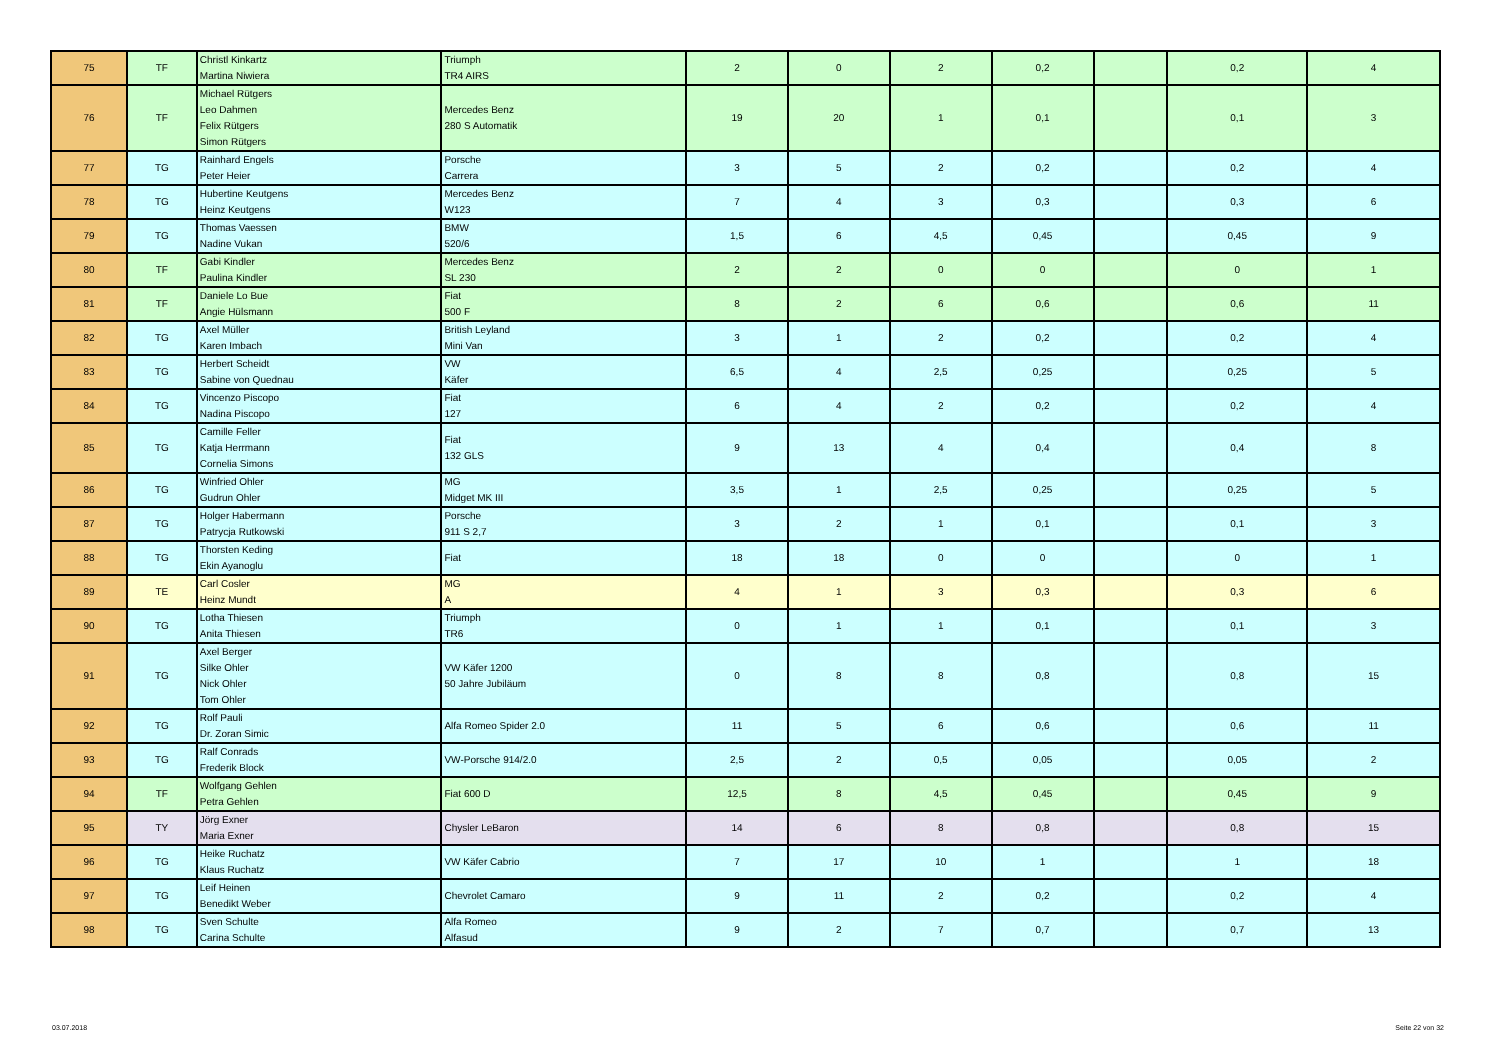| 75 | TF | Christl Kinkartz Martina Niwiera | Triumph TR4 AIRS | 2 | 0 | 2 | 0,2 | | 0,2 | 4 |
| 76 | TF | Michael Rütgers Leo Dahmen Felix Rütgers Simon Rütgers | Mercedes Benz 280 S Automatik | 19 | 20 | 1 | 0,1 | | 0,1 | 3 |
| 77 | TG | Rainhard Engels Peter Heier | Porsche Carrera | 3 | 5 | 2 | 0,2 | | 0,2 | 4 |
| 78 | TG | Hubertine Keutgens Heinz Keutgens | Mercedes Benz W123 | 7 | 4 | 3 | 0,3 | | 0,3 | 6 |
| 79 | TG | Thomas Vaessen Nadine Vukan | BMW 520/6 | 1,5 | 6 | 4,5 | 0,45 | | 0,45 | 9 |
| 80 | TF | Gabi Kindler Paulina Kindler | Mercedes Benz SL 230 | 2 | 2 | 0 | 0 | | 0 | 1 |
| 81 | TF | Daniele Lo Bue Angie Hülsmann | Fiat 500 F | 8 | 2 | 6 | 0,6 | | 0,6 | 11 |
| 82 | TG | Axel Müller Karen Imbach | British Leyland Mini Van | 3 | 1 | 2 | 0,2 | | 0,2 | 4 |
| 83 | TG | Herbert Scheidt Sabine von Quednau | VW Käfer | 6,5 | 4 | 2,5 | 0,25 | | 0,25 | 5 |
| 84 | TG | Vincenzo Piscopo Nadina Piscopo | Fiat 127 | 6 | 4 | 2 | 0,2 | | 0,2 | 4 |
| 85 | TG | Camille Feller Katja Herrmann Cornelia Simons | Fiat 132 GLS | 9 | 13 | 4 | 0,4 | | 0,4 | 8 |
| 86 | TG | Winfried Ohler Gudrun Ohler | MG Midget MK III | 3,5 | 1 | 2,5 | 0,25 | | 0,25 | 5 |
| 87 | TG | Holger Habermann Patrycja Rutkowski | Porsche 911 S 2,7 | 3 | 2 | 1 | 0,1 | | 0,1 | 3 |
| 88 | TG | Thorsten Keding Ekin Ayanoglu | Fiat | 18 | 18 | 0 | 0 | | 0 | 1 |
| 89 | TE | Carl Cosler Heinz Mundt | MG A | 4 | 1 | 3 | 0,3 | | 0,3 | 6 |
| 90 | TG | Lotha Thiesen Anita Thiesen | Triumph TR6 | 0 | 1 | 1 | 0,1 | | 0,1 | 3 |
| 91 | TG | Axel Berger Silke Ohler Nick Ohler Tom Ohler | VW Käfer 1200 50 Jahre Jubiläum | 0 | 8 | 8 | 0,8 | | 0,8 | 15 |
| 92 | TG | Rolf Pauli Dr. Zoran Simic | Alfa Romeo Spider 2.0 | 11 | 5 | 6 | 0,6 | | 0,6 | 11 |
| 93 | TG | Ralf Conrads Frederik Block | VW-Porsche 914/2.0 | 2,5 | 2 | 0,5 | 0,05 | | 0,05 | 2 |
| 94 | TF | Wolfgang Gehlen Petra Gehlen | Fiat 600 D | 12,5 | 8 | 4,5 | 0,45 | | 0,45 | 9 |
| 95 | TY | Jörg Exner Maria Exner | Chysler LeBaron | 14 | 6 | 8 | 0,8 | | 0,8 | 15 |
| 96 | TG | Heike Ruchatz Klaus Ruchatz | VW Käfer Cabrio | 7 | 17 | 10 | 1 | | 1 | 18 |
| 97 | TG | Leif Heinen Benedikt Weber | Chevrolet Camaro | 9 | 11 | 2 | 0,2 | | 0,2 | 4 |
| 98 | TG | Sven Schulte Carina Schulte | Alfa Romeo Alfasud | 9 | 2 | 7 | 0,7 | | 0,7 | 13 |
03.07.2018 Seite 22 von 32